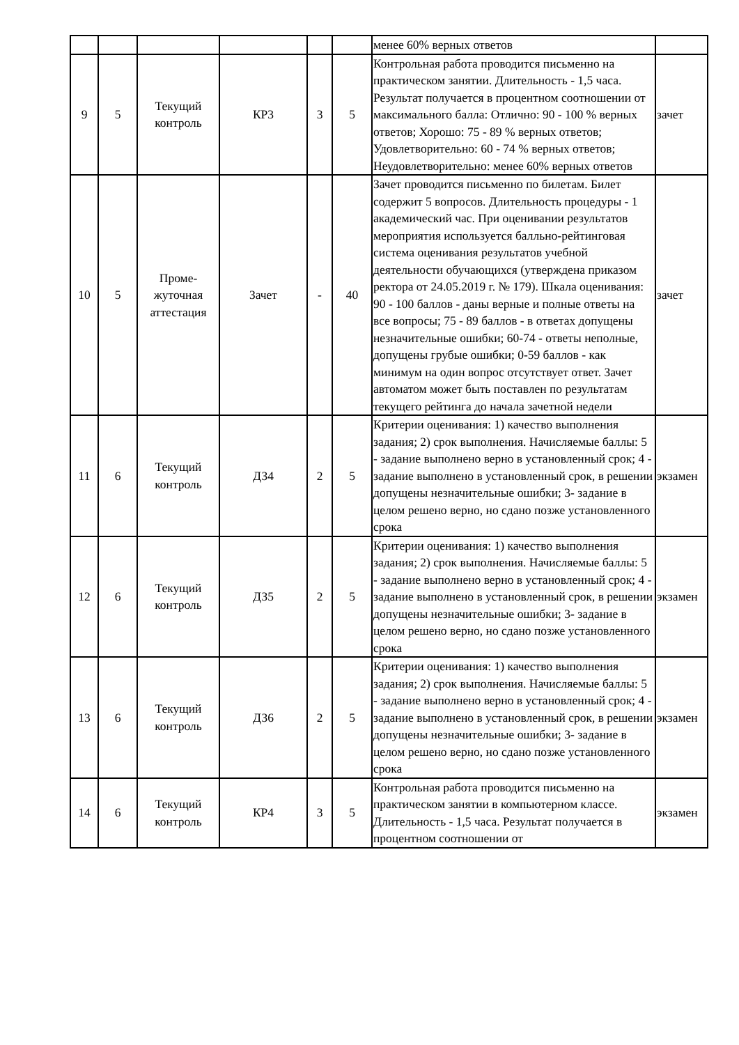| | | | | | | менее 60% верных ответов | |
| 9 | 5 | Текущий контроль | КР3 | 3 | 5 | Контрольная работа проводится письменно на практическом занятии. Длительность - 1,5 часа. Результат получается в процентном соотношении от максимального балла: Отлично: 90 - 100 % верных ответов; Хорошо: 75 - 89 % верных ответов; Удовлетворительно: 60 - 74 % верных ответов; Неудовлетворительно: менее 60% верных ответов | зачет |
| 10 | 5 | Проме- жуточная аттестация | Зачет | - | 40 | Зачет проводится письменно по билетам. Билет содержит 5 вопросов. Длительность процедуры - 1 академический час. При оценивании результатов мероприятия используется балльно-рейтинговая система оценивания результатов учебной деятельности обучающихся (утверждена приказом ректора от 24.05.2019 г. № 179). Шкала оценивания: 90 - 100 баллов - даны верные и полные ответы на все вопросы; 75 - 89 баллов - в ответах допущены незначительные ошибки; 60-74 - ответы неполные, допущены грубые ошибки; 0-59 баллов - как минимум на один вопрос отсутствует ответ. Зачет автоматом может быть поставлен по результатам текущего рейтинга до начала зачетной недели | зачет |
| 11 | 6 | Текущий контроль | ДЗ4 | 2 | 5 | Критерии оценивания: 1) качество выполнения задания; 2) срок выполнения. Начисляемые баллы: 5 - задание выполнено верно в установленный срок; 4 - задание выполнено в установленный срок, в решении допущены незначительные ошибки; 3- задание в целом решено верно, но сдано позже установленного срока | экзамен |
| 12 | 6 | Текущий контроль | ДЗ5 | 2 | 5 | Критерии оценивания: 1) качество выполнения задания; 2) срок выполнения. Начисляемые баллы: 5 - задание выполнено верно в установленный срок; 4 - задание выполнено в установленный срок, в решении допущены незначительные ошибки; 3- задание в целом решено верно, но сдано позже установленного срока | экзамен |
| 13 | 6 | Текущий контроль | ДЗ6 | 2 | 5 | Критерии оценивания: 1) качество выполнения задания; 2) срок выполнения. Начисляемые баллы: 5 - задание выполнено верно в установленный срок; 4 - задание выполнено в установленный срок, в решении допущены незначительные ошибки; 3- задание в целом решено верно, но сдано позже установленного срока | экзамен |
| 14 | 6 | Текущий контроль | КР4 | 3 | 5 | Контрольная работа проводится письменно на практическом занятии в компьютерном классе. Длительность - 1,5 часа. Результат получается в процентном соотношении от | экзамен |